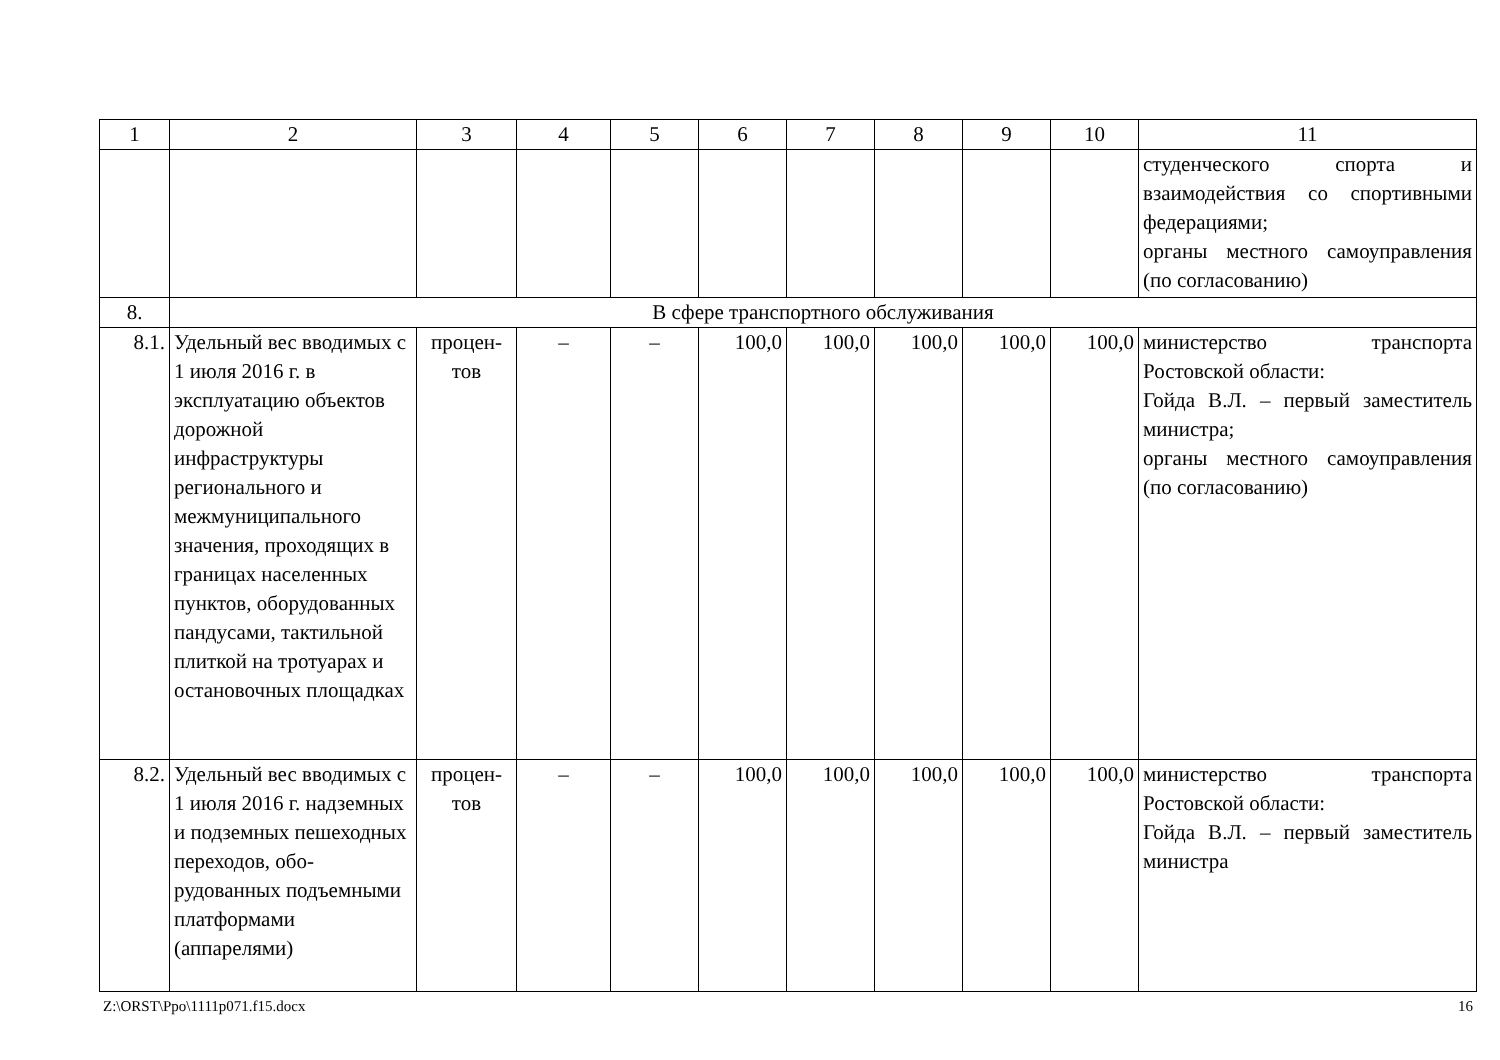| 1 | 2 | 3 | 4 | 5 | 6 | 7 | 8 | 9 | 10 | 11 |
| --- | --- | --- | --- | --- | --- | --- | --- | --- | --- | --- |
| | | | | | | | | | | студенческого спорта и взаимодействия со спортив­ными федерациями; органы местного самоуправ­ления (по согласованию) |
| 8. | В сфере транспортного обслуживания | | | | | | | | | |
| 8.1. | Удельный вес вводи­мых с 1 июля 2016 г. в эксплуатацию объектов дорожной инфраструктуры регионального и межмуниципального значения, проходя­щих в границах насе­ленных пунктов, обо­рудованных панду­сами, тактильной плиткой на тротуарах и остановочных площадках | процен­тов | – | – | 100,0 | 100,0 | 100,0 | 100,0 | 100,0 | министерство транспорта Ростовской области: Гойда В.Л. – первый замести­тель министра; органы местного самоуправ­ления (по согласованию) |
| 8.2. | Удельный вес вводи­мых с 1 июля 2016 г. надземных и подземных пешеход­ных переходов, обо­рудованных подъем­ными платформами (аппарелями) | процен­тов | – | – | 100,0 | 100,0 | 100,0 | 100,0 | 100,0 | министерство транспорта Ростовской области: Гойда В.Л. – первый замести­тель министра |
Z:\ORST\Ppo\1111p071.f15.docx 16